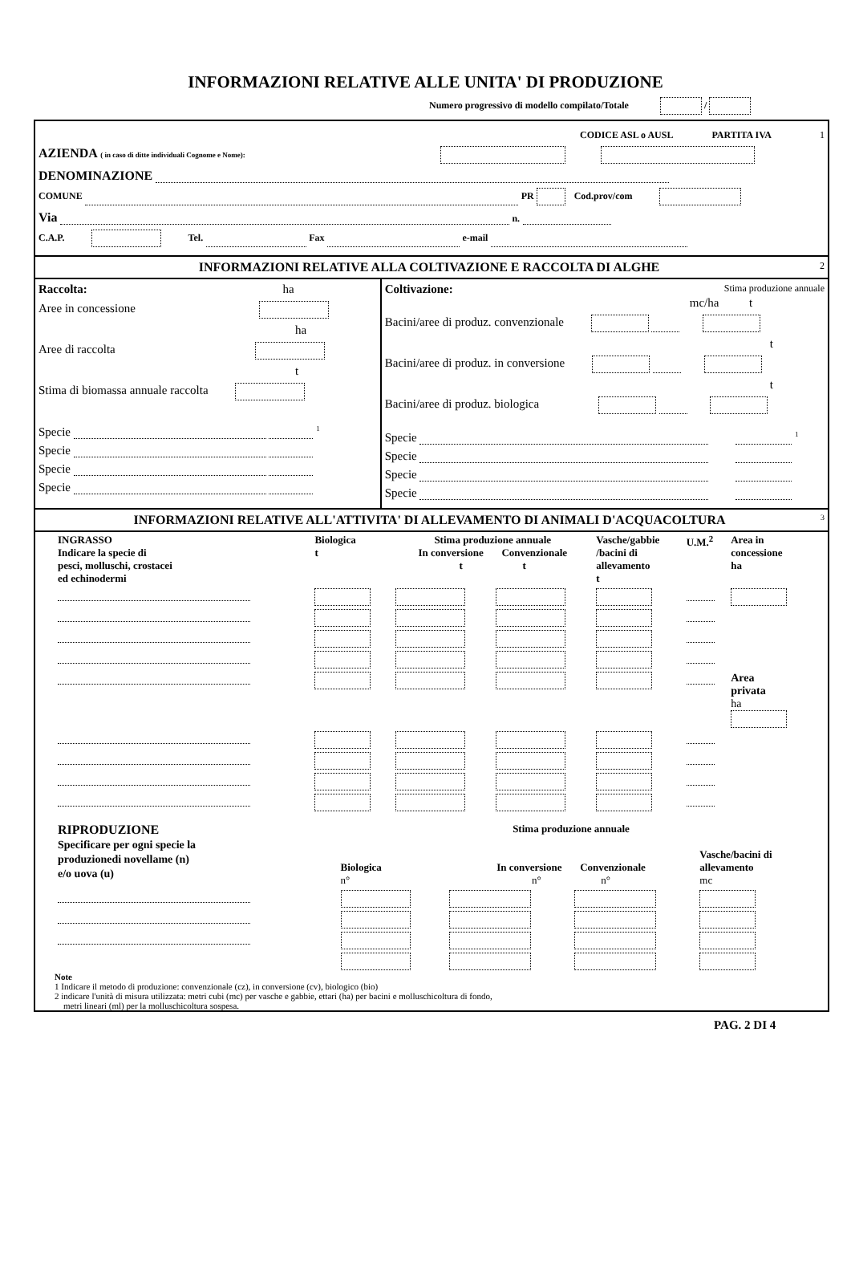INFORMAZIONI RELATIVE ALLE UNITA' DI PRODUZIONE
Numero progressivo di modello compilato/Totale /
CODICE ASL o AUSL PARTITA IVA 1
AZIENDA ( in caso di ditte individuali Cognome e Nome):
DENOMINAZIONE
COMUNE PR Cod.prov/com
Via n.
C.A.P. Tel. Fax e-mail
INFORMAZIONI RELATIVE ALLA COLTIVAZIONE E RACCOLTA DI ALGHE 2
Raccolta: ha
Aree in concessione
ha
Aree di raccolta
t
Stima di biomassa annuale raccolta
Specie <sup>1</sup>
Specie
Specie
Specie
Coltivazione: Stima produzione annuale
mc/ha t
Bacini/aree di produz. convenzionale
t
Bacini/aree di produz. in conversione
t
Bacini/aree di produz. biologica
Specie <sup>1</sup>
Specie
Specie
Specie
INFORMAZIONI RELATIVE ALL'ATTIVITA' DI ALLEVAMENTO DI ANIMALI D'ACQUACOLTURA 3
| INGRASSO Indicare la specie di pesci, molluschi, crostacei ed echinodermi | Biologica t | Stima produzione annuale In conversione Convenzionale t t | | Vasche/gabbie /bacini di allevamento t | U.M.<sup>2</sup> | Area in concessione ha |
| --- | --- | --- | --- | --- | --- | --- |
| | | | | | | Area privata ha |
| RIPRODUZIONE Specificare per ogni specie la produzionedi novellame (n) e/o uova (u) | Biologica n° | Stima produzione annuale In conversione Convenzionale n° n° | | Vasche/bacini di allevamento mc |
| --- | --- | --- | --- | --- |
Note
1 Indicare il metodo di produzione: convenzionale (cz), in conversione (cv), biologico (bio)
2 indicare l'unità di misura utilizzata: metri cubi (mc) per vasche e gabbie, ettari (ha) per bacini e molluschicoltura di fondo,
metri lineari (ml) per la molluschicoltura sospesa.
PAG. 2 DI 4